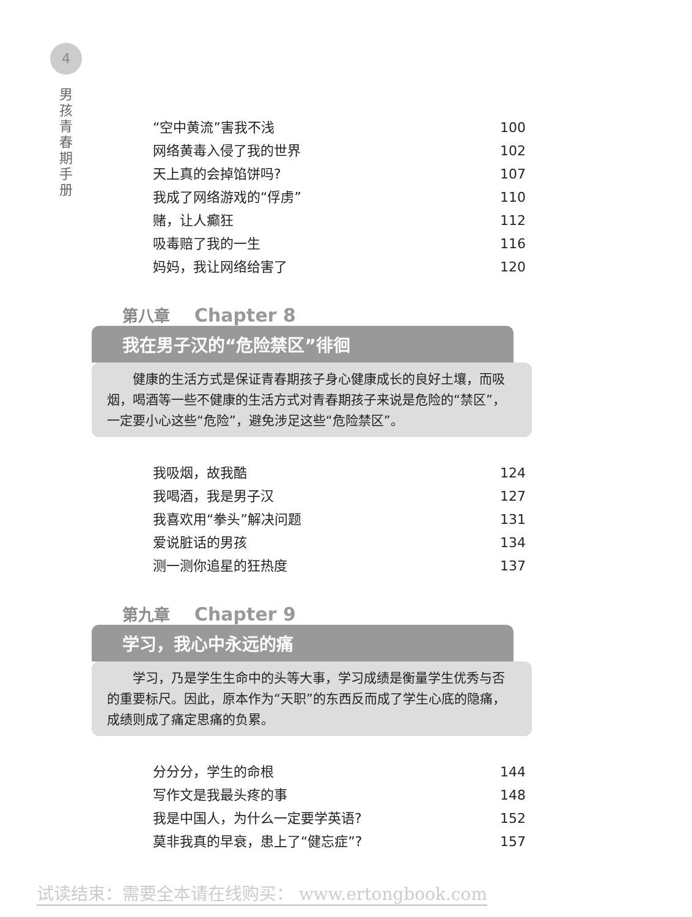4
男
孩
青
春
期
手
册
“空中黄流”害我不浅 100
网络黄毒入侵了我的世界 102
天上真的会掉馅饼吗? 107
我成了网络游戏的“俘虏” 110
赌，让人癫狂 112
吸毒赔了我的一生 116
妈妈，我让网络给害了 120
第八章 Chapter 8
我在男子汉的“危险禁区”徘徊
健康的生活方式是保证青春期孩子身心健康成长的良好土壤，而吸烟，喝酒等一些不健康的生活方式对青春期孩子来说是危险的“禁区”，一定要小心这些“危险”，避免涉足这些“危险禁区”。
我吸烟，故我酷 124
我喝酒，我是男子汉 127
我喜欢用“拳头”解决问题 131
爱说脏话的男孩 134
测一测你追星的狂热度 137
第九章 Chapter 9
学习，我心中永远的痛
学习，乃是学生生命中的头等大事，学习成绩是衡量学生优秀与否的重要标尺。因此，原本作为“天职”的东西反而成了学生心底的隐痛，成绩则成了痛定思痛的负累。
分分分，学生的命根 144
写作文是我最头疼的事 148
我是中国人，为什么一定要学英语? 152
莫非我真的早衰，患上了“健忘症”? 157
试读结束：需要全本请在线购买： www.ertongbook.com